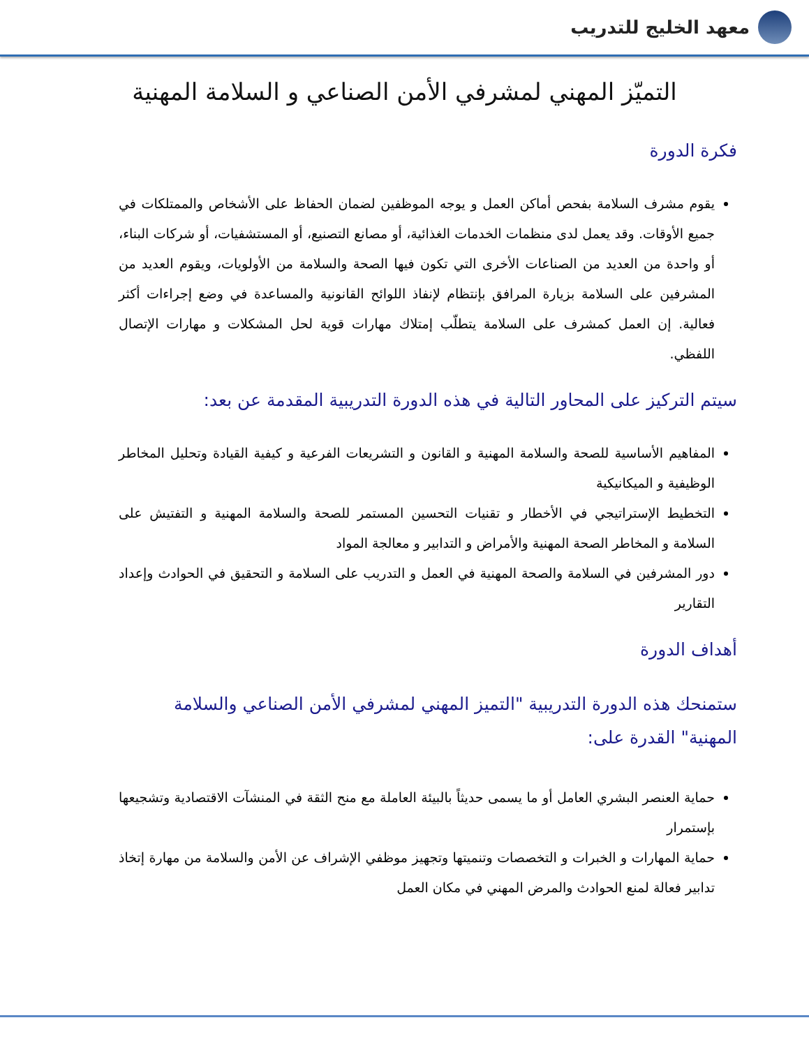معهد الخليج للتدريب
التميّز المهني لمشرفي الأمن الصناعي و السلامة المهنية
فكرة الدورة
يقوم مشرف السلامة بفحص أماكن العمل و يوجه الموظفين لضمان الحفاظ على الأشخاص والممتلكات في جميع الأوقات. وقد يعمل لدى منظمات الخدمات الغذائية، أو مصانع التصنيع، أو المستشفيات، أو شركات البناء، أو واحدة من العديد من الصناعات الأخرى التي تكون فيها الصحة والسلامة من الأولويات، ويقوم العديد من المشرفين على السلامة بزيارة المرافق بإنتظام لإنفاذ اللوائح القانونية والمساعدة في وضع إجراءات أكثر فعالية. إن العمل كمشرف على السلامة يتطلّب إمتلاك مهارات قوية لحل المشكلات و مهارات الإتصال اللفظي.
سيتم التركيز على المحاور التالية في هذه الدورة التدريبية المقدمة عن بعد:
المفاهيم الأساسية للصحة والسلامة المهنية و القانون و التشريعات الفرعية و كيفية القيادة وتحليل المخاطر الوظيفية و الميكانيكية
التخطيط الإستراتيجي في الأخطار و تقنيات التحسين المستمر للصحة والسلامة المهنية و التفتيش على السلامة و المخاطر الصحة المهنية والأمراض و التدابير و معالجة المواد
دور المشرفين في السلامة والصحة المهنية في العمل و التدريب على السلامة و التحقيق في الحوادث وإعداد التقارير
أهداف الدورة
ستمنحك هذه الدورة التدريبية "التميز المهني لمشرفي الأمن الصناعي والسلامة المهنية" القدرة على:
حماية العنصر البشري العامل أو ما يسمى حديثاً بالبيئة العاملة مع منح الثقة في المنشآت الاقتصادية وتشجيعها بإستمرار
حماية المهارات و الخبرات و التخصصات وتنميتها وتجهيز موظفي الإشراف عن الأمن والسلامة من مهارة إتخاذ تدابير فعالة لمنع الحوادث والمرض المهني في مكان العمل